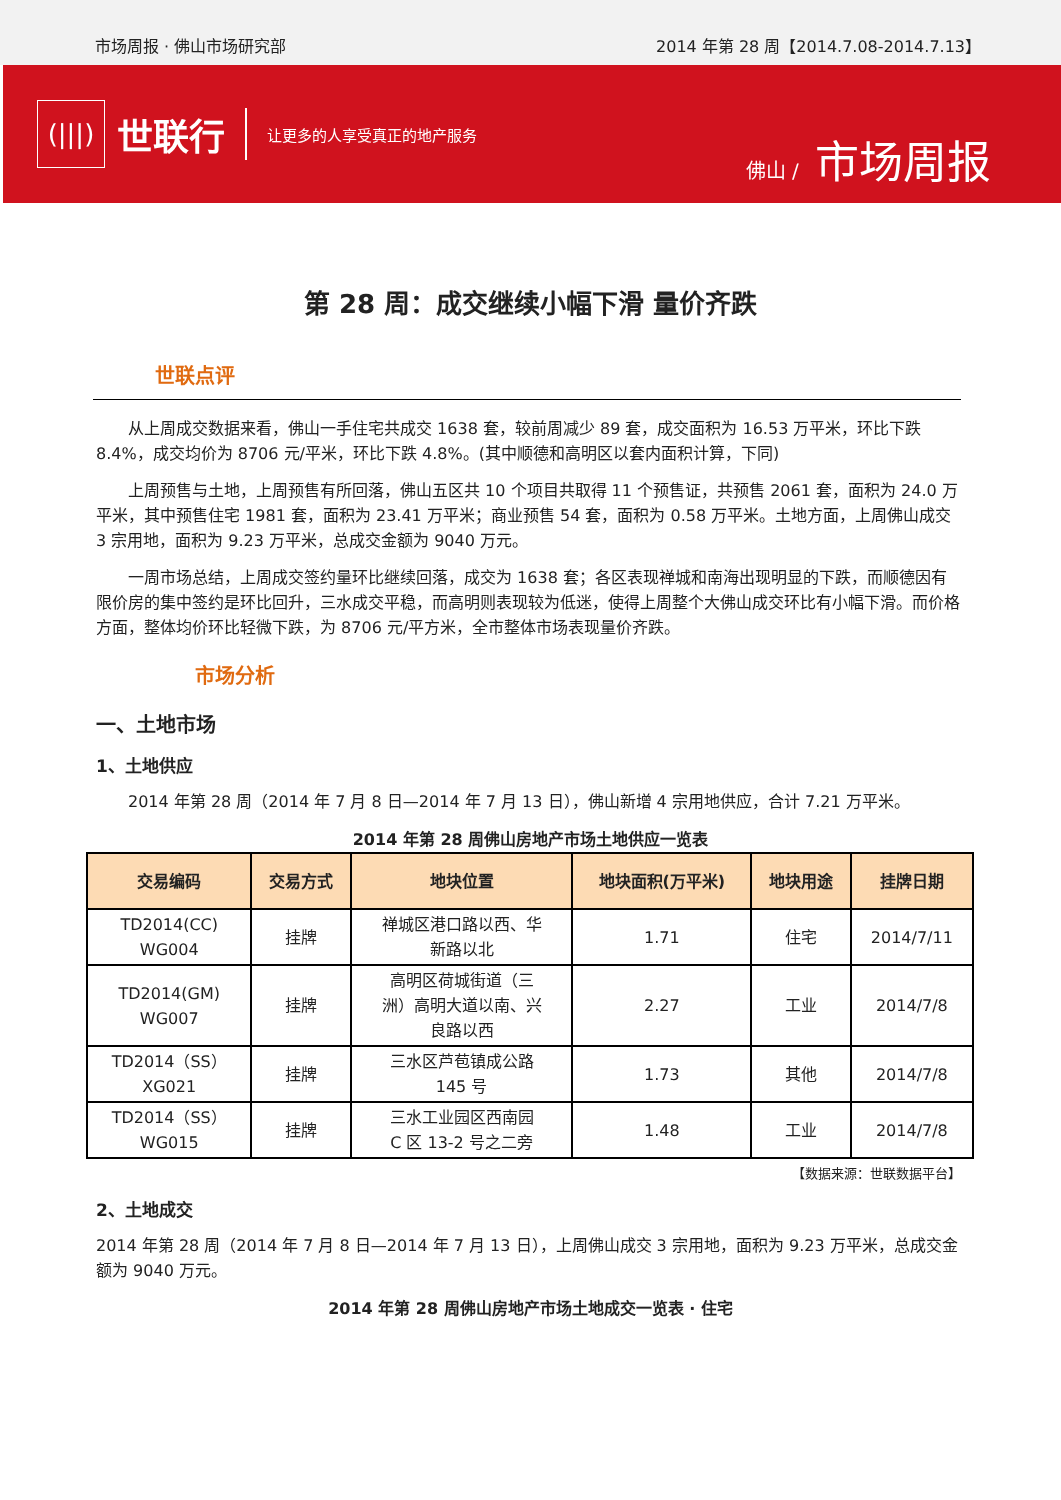市场周报 · 佛山市场研究部
2014 年第 28 周【2014.7.08-2014.7.13】
(|||)
世联行
让更多的人享受真正的地产服务
佛山 / 市场周报
第 28 周：成交继续小幅下滑 量价齐跌
世联点评
从上周成交数据来看，佛山一手住宅共成交 1638 套，较前周减少 89 套，成交面积为 16.53 万平米，环比下跌 8.4%，成交均价为 8706 元/平米，环比下跌 4.8%。(其中顺德和高明区以套内面积计算，下同)
上周预售与土地，上周预售有所回落，佛山五区共 10 个项目共取得 11 个预售证，共预售 2061 套，面积为 24.0 万平米，其中预售住宅 1981 套，面积为 23.41 万平米；商业预售 54 套，面积为 0.58 万平米。土地方面，上周佛山成交 3 宗用地，面积为 9.23 万平米，总成交金额为 9040 万元。
一周市场总结，上周成交签约量环比继续回落，成交为 1638 套；各区表现禅城和南海出现明显的下跌，而顺德因有限价房的集中签约是环比回升，三水成交平稳，而高明则表现较为低迷，使得上周整个大佛山成交环比有小幅下滑。而价格方面，整体均价环比轻微下跌，为 8706 元/平方米，全市整体市场表现量价齐跌。
市场分析
一、土地市场
1、土地供应
2014 年第 28 周（2014 年 7 月 8 日—2014 年 7 月 13 日），佛山新增 4 宗用地供应，合计 7.21 万平米。
2014 年第 28 周佛山房地产市场土地供应一览表
| 交易编码 | 交易方式 | 地块位置 | 地块面积(万平米) | 地块用途 | 挂牌日期 |
| --- | --- | --- | --- | --- | --- |
| TD2014(CC) WG004 | 挂牌 | 禅城区港口路以西、华 新路以北 | 1.71 | 住宅 | 2014/7/11 |
| TD2014(GM) WG007 | 挂牌 | 高明区荷城街道（三 洲）高明大道以南、兴 良路以西 | 2.27 | 工业 | 2014/7/8 |
| TD2014（SS） XG021 | 挂牌 | 三水区芦苞镇成公路 145 号 | 1.73 | 其他 | 2014/7/8 |
| TD2014（SS） WG015 | 挂牌 | 三水工业园区西南园 C 区 13-2 号之二旁 | 1.48 | 工业 | 2014/7/8 |
【数据来源：世联数据平台】
2、土地成交
2014 年第 28 周（2014 年 7 月 8 日—2014 年 7 月 13 日），上周佛山成交 3 宗用地，面积为 9.23 万平米，总成交金额为 9040 万元。
2014 年第 28 周佛山房地产市场土地成交一览表 · 住宅